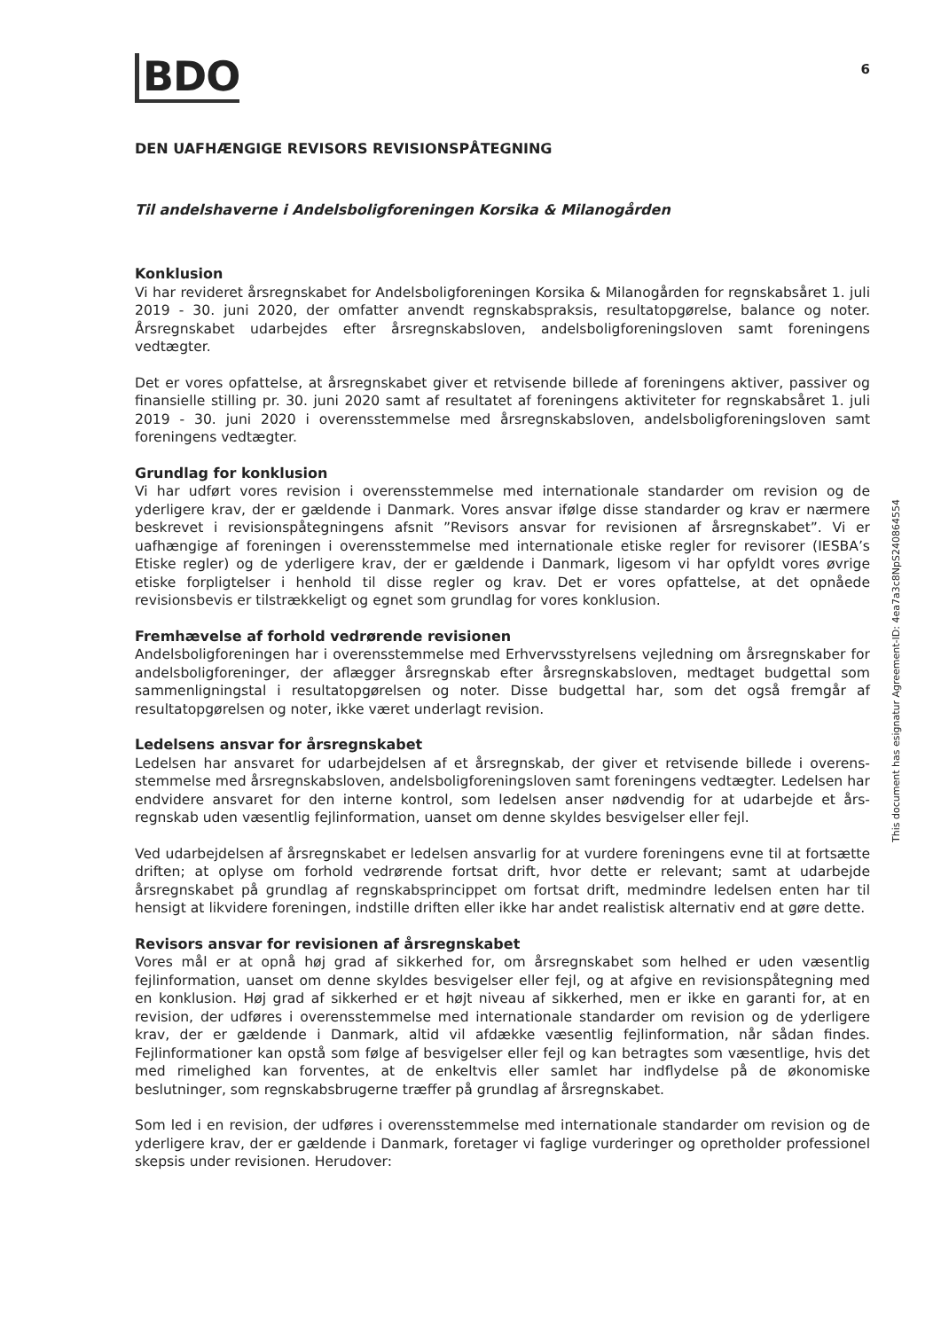BDO
6
DEN UAFHÆNGIGE REVISORS REVISIONSPÅTEGNING
Til andelshaverne i Andelsboligforeningen Korsika & Milanogården
Konklusion
Vi har revideret årsregnskabet for Andelsboligforeningen Korsika & Milanogården for regnskabsåret 1. juli 2019 - 30. juni 2020, der omfatter anvendt regnskabspraksis, resultatopgørelse, balance og noter. Årsregnskabet udarbejdes efter årsregnskabsloven, andelsboligforeningsloven samt foreningens vedtægter.
Det er vores opfattelse, at årsregnskabet giver et retvisende billede af foreningens aktiver, passiver og finansielle stilling pr. 30. juni 2020 samt af resultatet af foreningens aktiviteter for regnskabsåret 1. juli 2019 - 30. juni 2020 i overensstemmelse med årsregnskabsloven, andelsboligforeningsloven samt foreningens vedtægter.
Grundlag for konklusion
Vi har udført vores revision i overensstemmelse med internationale standarder om revision og de yderligere krav, der er gældende i Danmark. Vores ansvar ifølge disse standarder og krav er nærmere beskrevet i revisionspåtegningens afsnit ”Revisors ansvar for revisionen af årsregnskabet”. Vi er uafhængige af foreningen i overensstemmelse med internationale etiske regler for revisorer (IESBA’s Etiske regler) og de yderligere krav, der er gældende i Danmark, ligesom vi har opfyldt vores øvrige etiske forpligtelser i henhold til disse regler og krav. Det er vores opfattelse, at det opnåede revisionsbevis er tilstrækkeligt og egnet som grundlag for vores konklusion.
Fremhævelse af forhold vedrørende revisionen
Andelsboligforeningen har i overensstemmelse med Erhvervsstyrelsens vejledning om årsregnskaber for andelsboligforeninger, der aflægger årsregnskab efter årsregnskabsloven, medtaget budgettal som sammenligningstal i resultatopgørelsen og noter. Disse budgettal har, som det også fremgår af resultatopgørelsen og noter, ikke været underlagt revision.
Ledelsens ansvar for årsregnskabet
Ledelsen har ansvaret for udarbejdelsen af et årsregnskab, der giver et retvisende billede i overens-stemmelse med årsregnskabsloven, andelsboligforeningsloven samt foreningens vedtægter. Ledelsen har endvidere ansvaret for den interne kontrol, som ledelsen anser nødvendig for at udarbejde et års-regnskab uden væsentlig fejlinformation, uanset om denne skyldes besvigelser eller fejl.
Ved udarbejdelsen af årsregnskabet er ledelsen ansvarlig for at vurdere foreningens evne til at fortsætte driften; at oplyse om forhold vedrørende fortsat drift, hvor dette er relevant; samt at udarbejde årsregnskabet på grundlag af regnskabsprincippet om fortsat drift, medmindre ledelsen enten har til hensigt at likvidere foreningen, indstille driften eller ikke har andet realistisk alternativ end at gøre dette.
Revisors ansvar for revisionen af årsregnskabet
Vores mål er at opnå høj grad af sikkerhed for, om årsregnskabet som helhed er uden væsentlig fejlinformation, uanset om denne skyldes besvigelser eller fejl, og at afgive en revisionspåtegning med en konklusion. Høj grad af sikkerhed er et højt niveau af sikkerhed, men er ikke en garanti for, at en revision, der udføres i overensstemmelse med internationale standarder om revision og de yderligere krav, der er gældende i Danmark, altid vil afdække væsentlig fejlinformation, når sådan findes. Fejlinformationer kan opstå som følge af besvigelser eller fejl og kan betragtes som væsentlige, hvis det med rimelighed kan forventes, at de enkeltvis eller samlet har indflydelse på de økonomiske beslutninger, som regnskabsbrugerne træffer på grundlag af årsregnskabet.
Som led i en revision, der udføres i overensstemmelse med internationale standarder om revision og de yderligere krav, der er gældende i Danmark, foretager vi faglige vurderinger og opretholder professionel skepsis under revisionen. Herudover:
This document has esignatur Agreement-ID: 4ea7a3c8NpS240864554